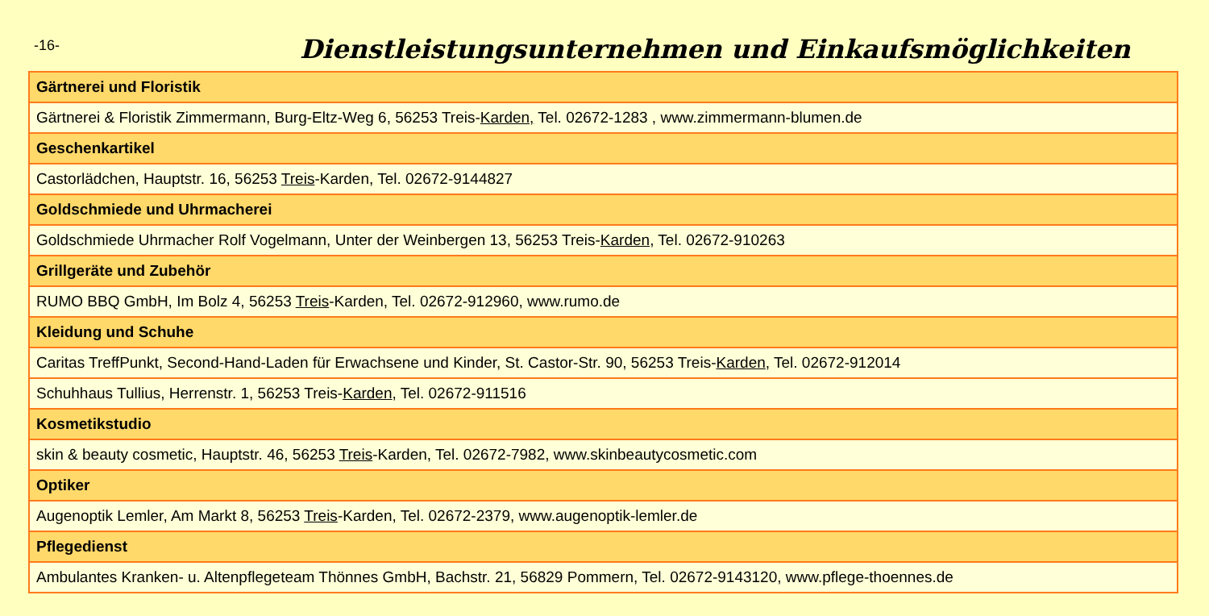-16-
Dienstleistungsunternehmen und Einkaufsmöglichkeiten
| Gärtnerei und Floristik |
| --- |
| Gärtnerei & Floristik Zimmermann, Burg-Eltz-Weg 6, 56253 Treis- Karden, Tel. 02672-1283 , www.zimmermann-blumen.de |
| Geschenkartikel |
| Castorlädchen, Hauptstr. 16, 56253 Treis -Karden, Tel. 02672-9144827 |
| Goldschmiede und Uhrmacherei |
| Goldschmiede Uhrmacher Rolf Vogelmann, Unter der Weinbergen 13, 56253 Treis- Karden , Tel. 02672-910263 |
| Grillgeräte und Zubehör |
| RUMO BBQ GmbH, Im Bolz 4, 56253 Treis -Karden, Tel. 02672-912960, www.rumo.de |
| Kleidung und Schuhe |
| Caritas TreffPunkt, Second-Hand-Laden für Erwachsene und Kinder, St. Castor-Str. 90, 56253 Treis- Karden , Tel. 02672-912014 |
| Schuhhaus Tullius, Herrenstr. 1, 56253 Treis- Karden , Tel. 02672-911516 |
| Kosmetikstudio |
| skin & beauty cosmetic, Hauptstr. 46, 56253 Treis -Karden, Tel. 02672-7982, www.skinbeautycosmetic.com |
| Optiker |
| Augenoptik Lemler, Am Markt 8, 56253 Treis -Karden, Tel. 02672-2379, www.augenoptik-lemler.de |
| Pflegedienst |
| Ambulantes Kranken- u. Altenpflegeteam Thönnes GmbH, Bachstr. 21, 56829 Pommern, Tel. 02672-9143120, www.pflege-thoennes.de |